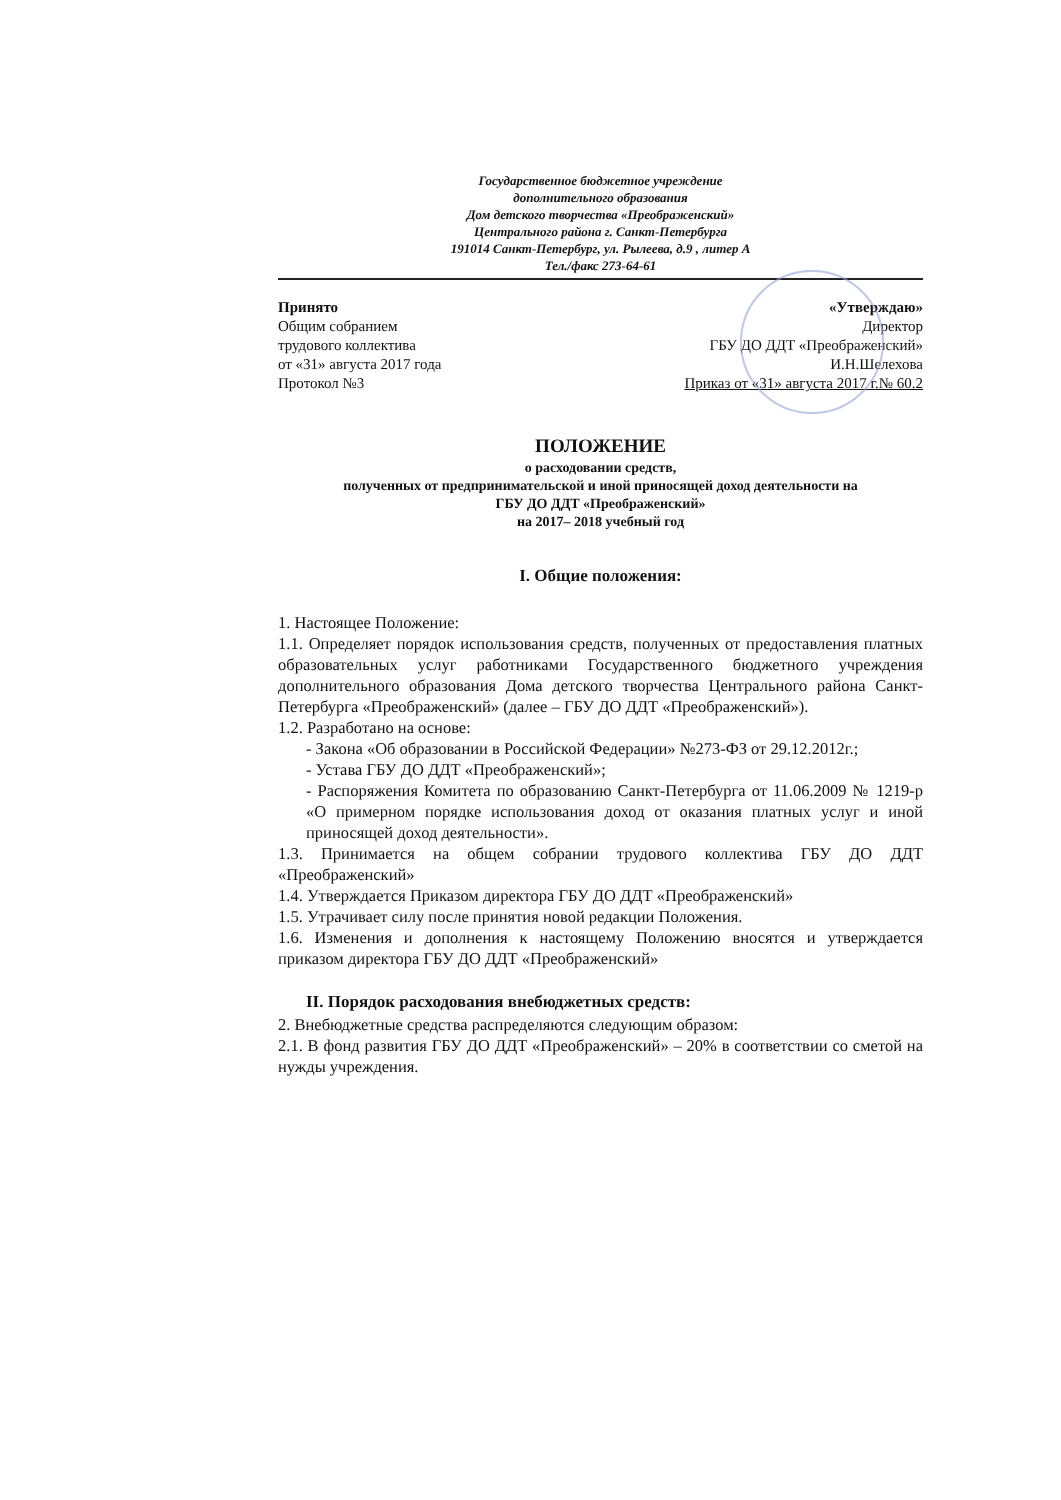Государственное бюджетное учреждение
дополнительного образования
Дом детского творчества «Преображенский»
Центрального района г. Санкт-Петербурга
191014 Санкт-Петербург, ул. Рылеева, д.9 , литер А
Тел./факс 273-64-61
Принято
Общим собранием
трудового коллектива
от «31» августа 2017 года
Протокол №3
«Утверждаю»
Директор
ГБУ ДО ДДТ «Преображенский»
И.Н.Шелехова
Приказ от «31» августа 2017 г.№ 60.2
ПОЛОЖЕНИЕ
о расходовании средств,
полученных от предпринимательской и иной приносящей доход деятельности на
ГБУ ДО ДДТ «Преображенский»
на 2017– 2018 учебный год
I. Общие положения:
1. Настоящее Положение:
1.1. Определяет порядок использования средств, полученных от предоставления платных образовательных услуг работниками Государственного бюджетного учреждения дополнительного образования Дома детского творчества Центрального района Санкт-Петербурга «Преображенский» (далее – ГБУ ДО ДДТ «Преображенский»).
1.2. Разработано на основе:
- Закона «Об образовании в Российской Федерации» №273-ФЗ от 29.12.2012г.;
- Устава ГБУ ДО ДДТ «Преображенский»;
- Распоряжения Комитета по образованию Санкт-Петербурга от 11.06.2009 № 1219-р «О примерном порядке использования доход от оказания платных услуг и иной приносящей доход деятельности».
1.3. Принимается на общем собрании трудового коллектива ГБУ ДО ДДТ «Преображенский»
1.4. Утверждается Приказом директора ГБУ ДО ДДТ «Преображенский»
1.5. Утрачивает силу после принятия новой редакции Положения.
1.6. Изменения и дополнения к настоящему Положению вносятся и утверждается приказом директора ГБУ ДО ДДТ «Преображенский»
II. Порядок расходования внебюджетных средств:
2. Внебюджетные средства распределяются следующим образом:
2.1. В фонд развития ГБУ ДО ДДТ «Преображенский» – 20% в соответствии со сметой на нужды учреждения.